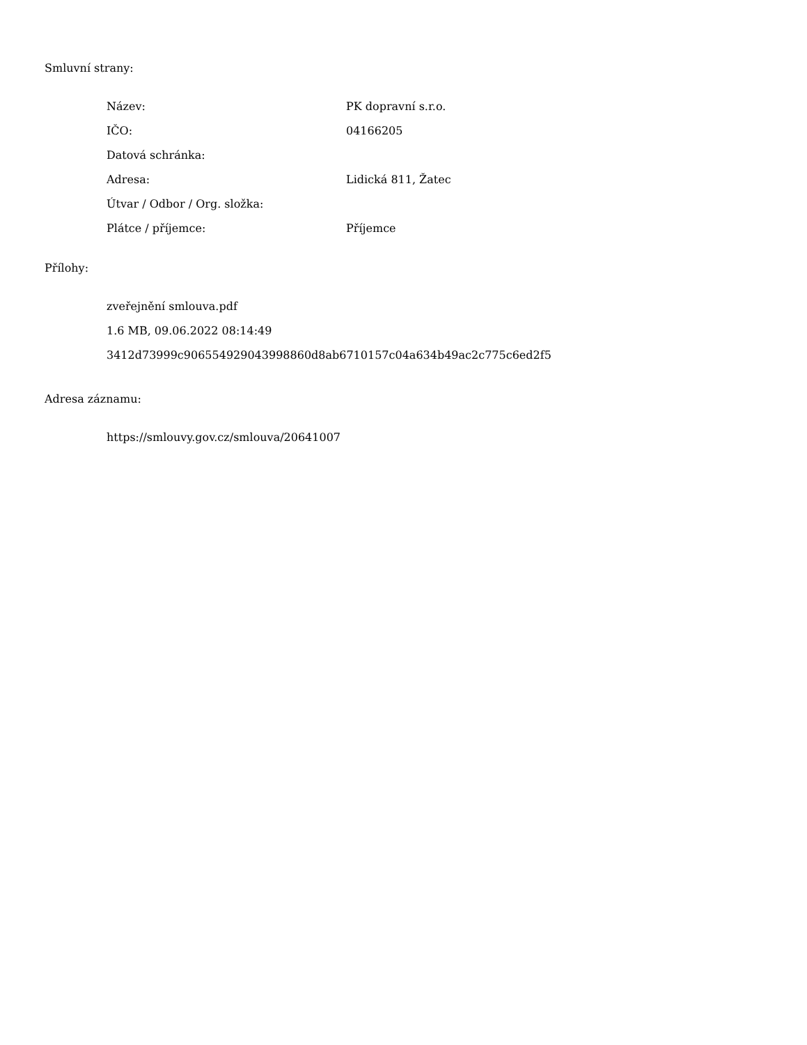Smluvní strany:
| Název: | PK dopravní s.r.o. |
| IČO: | 04166205 |
| Datová schránka: | |
| Adresa: | Lidická 811, Žatec |
| Útvar / Odbor / Org. složka: | |
| Plátce / příjemce: | Příjemce |
Přílohy:
zveřejnění smlouva.pdf
1.6 MB, 09.06.2022 08:14:49
3412d73999c906554929043998860d8ab6710157c04a634b49ac2c775c6ed2f5
Adresa záznamu:
https://smlouvy.gov.cz/smlouva/20641007